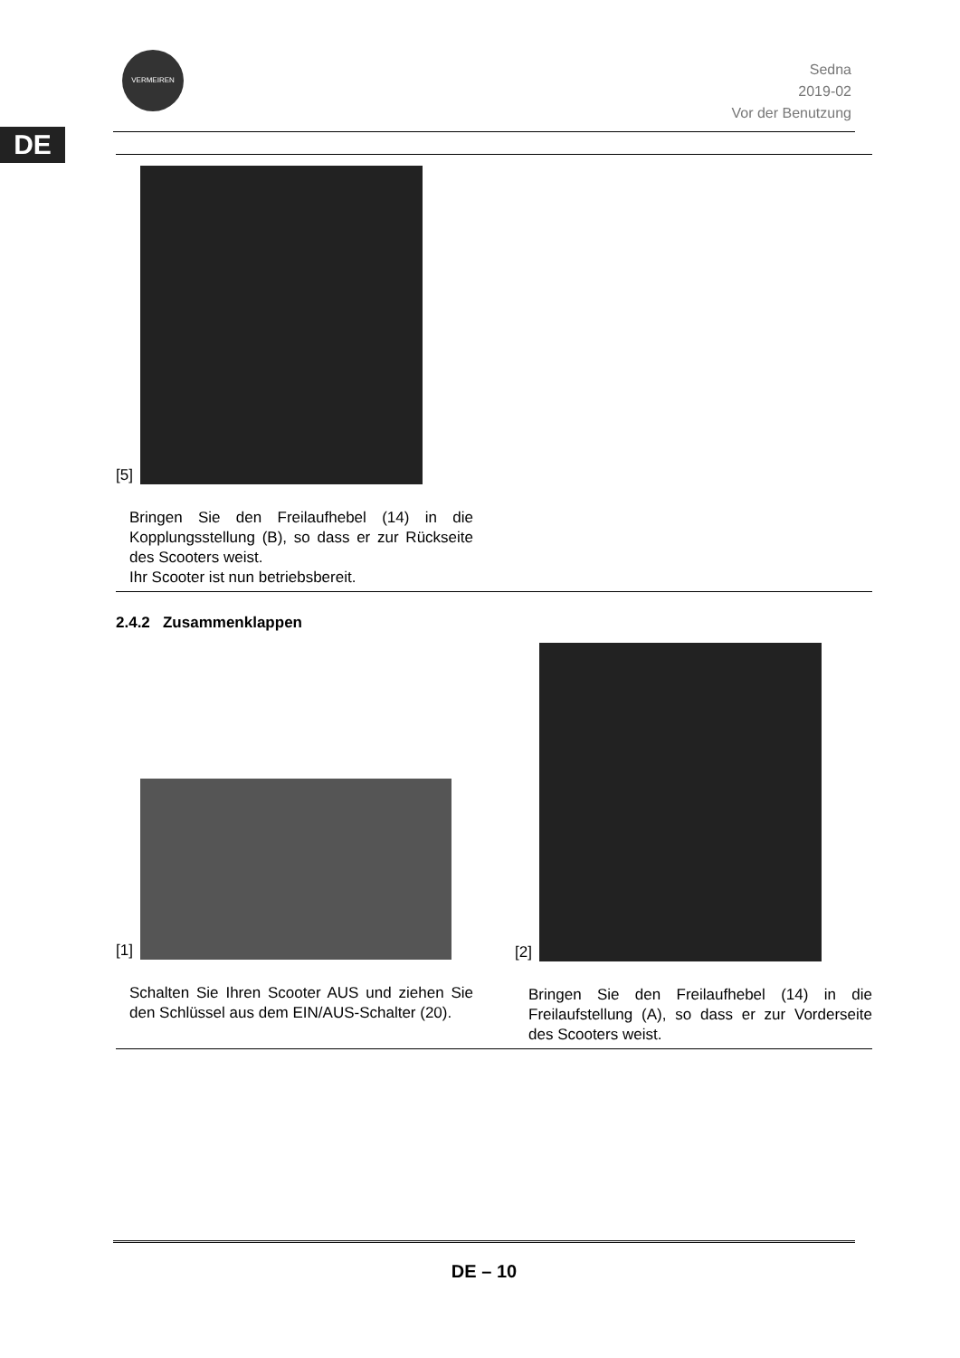DE
VERMEIREN
Sedna
2019-02
Vor der Benutzung
[5]
Bringen Sie den Freilaufhebel (14) in die Kopplungsstellung (B), so dass er zur Rückseite des Scooters weist.
Ihr Scooter ist nun betriebsbereit.
2.4.2 Zusammenklappen
[1]
Schalten Sie Ihren Scooter AUS und ziehen Sie den Schlüssel aus dem EIN/AUS-Schalter (20).
[2]
Bringen Sie den Freilaufhebel (14) in die Freilaufstellung (A), so dass er zur Vorderseite des Scooters weist.
DE – 10